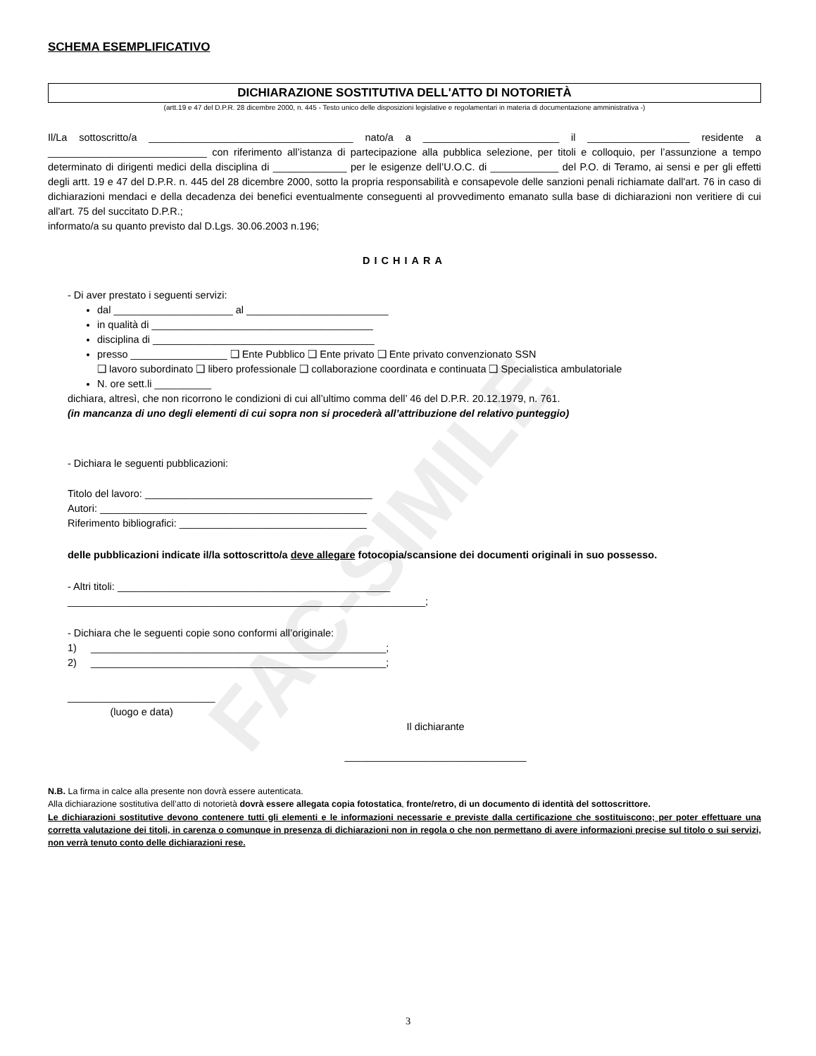FAC-SIMILE
SCHEMA ESEMPLIFICATIVO
DICHIARAZIONE SOSTITUTIVA DELL'ATTO DI NOTORIETÀ
(artt.19 e 47 del D.P.R. 28 dicembre 2000, n. 445 - Testo unico delle disposizioni legislative e regolamentari in materia di documentazione amministrativa -)
Il/La sottoscritto/a ____________________________________ nato/a a ________________________ il __________________ residente a ____________________________ con riferimento all’istanza di partecipazione alla pubblica selezione, per titoli e colloquio, per l’assunzione a tempo determinato di dirigenti medici della disciplina di _____________ per le esigenze dell’U.O.C. di ____________ del P.O. di Teramo, ai sensi e per gli effetti degli artt. 19 e 47 del D.P.R. n. 445 del 28 dicembre 2000, sotto la propria responsabilità e consapevole delle sanzioni penali richiamate dall'art. 76 in caso di dichiarazioni mendaci e della decadenza dei benefici eventualmente conseguenti al provvedimento emanato sulla base di dichiarazioni non veritiere di cui all'art. 75 del succitato D.P.R.;
informato/a su quanto previsto dal D.Lgs. 30.06.2003 n.196;
DICHIARA
- Di aver prestato i seguenti servizi:
dal _____________________ al _________________________
in qualità di _______________________________________
disciplina di _______________________________________
presso _________________ ❑ Ente Pubblico ❑ Ente privato ❑ Ente privato convenzionato SSN
❑ lavoro subordinato ❑ libero professionale ❑ collaborazione coordinata e continuata ❑ Specialistica ambulatoriale
N. ore sett.li __________
dichiara, altresì, che non ricorrono le condizioni di cui all’ultimo comma dell’ 46 del D.P.R. 20.12.1979, n. 761.
(in mancanza di uno degli elementi di cui sopra non si procederà all’attribuzione del relativo punteggio)
- Dichiara le seguenti pubblicazioni:
Titolo del lavoro: ________________________________________
Autori: _______________________________________________
Riferimento bibliografici: _________________________________
delle pubblicazioni indicate il/la sottoscritto/a deve allegare fotocopia/scansione dei documenti originali in suo possesso.
- Altri titoli: ________________________________________________
_______________________________________________________________;
- Dichiara che le seguenti copie sono conformi all’originale:
1) ____________________________________________________;
2) ____________________________________________________;
__________________________
(luogo e data)
Il dichiarante
________________________________
N.B. La firma in calce alla presente non dovrà essere autenticata.
Alla dichiarazione sostitutiva dell’atto di notorietà dovrà essere allegata copia fotostatica, fronte/retro, di un documento di identità del sottoscrittore.
Le dichiarazioni sostitutive devono contenere tutti gli elementi e le informazioni necessarie e previste dalla certificazione che sostituiscono; per poter effettuare una corretta valutazione dei titoli, in carenza o comunque in presenza di dichiarazioni non in regola o che non permettano di avere informazioni precise sul titolo o sui servizi, non verrà tenuto conto delle dichiarazioni rese.
3